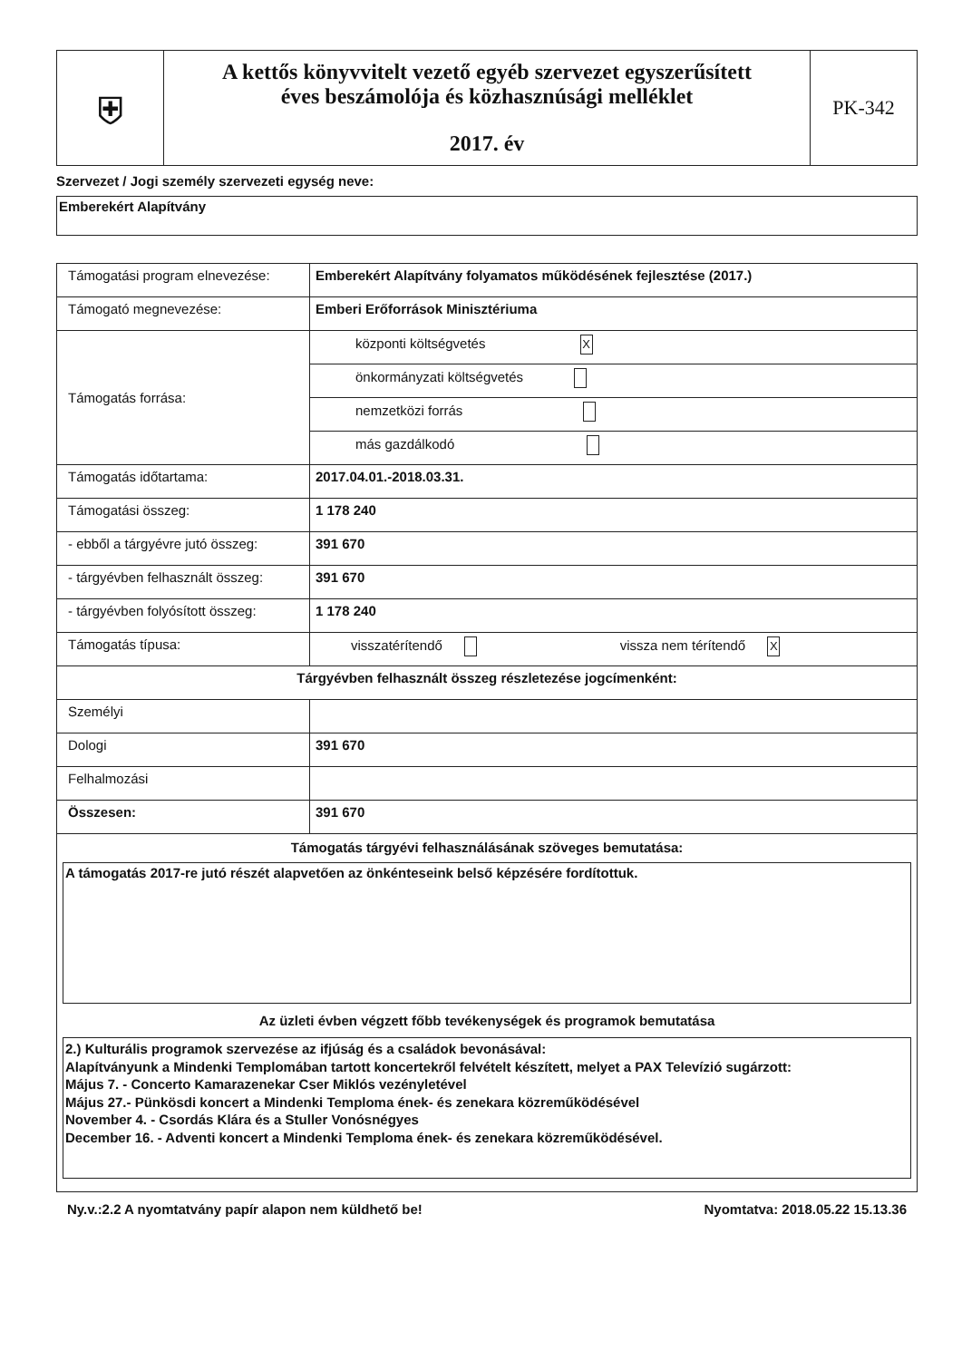| ⛨ | A kettős könyvvitelt vezető egyéb szervezet egyszerűsített éves beszámolója és közhasznúsági melléklet 2017. év | PK-342 |
Szervezet / Jogi személy szervezeti egység neve:
Emberekért Alapítvány
| Támogatási program elnevezése: | Emberekért Alapítvány folyamatos működésének fejlesztése (2017.) | |
| Támogató megnevezése: | Emberi Erőforrások Minisztériuma | |
| Támogatás forrása: | központi költségvetés X | |
| | önkormányzati költségvetés | |
| | nemzetközi forrás | |
| | más gazdálkodó | |
| Támogatás időtartama: | 2017.04.01.-2018.03.31. | |
| Támogatási összeg: | 1 178 240 | |
| - ebből a tárgyévre jutó összeg: | 391 670 | |
| - tárgyévben felhasznált összeg: | 391 670 | |
| - tárgyévben folyósított összeg: | 1 178 240 | |
| Támogatás típusa: | visszatérítendő | vissza nem térítendő X |
| Tárgyévben felhasznált összeg részletezése jogcímenként: | | |
| Személyi | | |
| Dologi | 391 670 | |
| Felhalmozási | | |
| Összesen: | 391 670 | |
| Támogatás tárgyévi felhasználásának szöveges bemutatása: A támogatás 2017-re jutó részét alapvetően az önkénteseink belső képzésére fordítottuk. Az üzleti évben végzett főbb tevékenységek és programok bemutatása 2.) Kulturális programok szervezése az ifjúság és a családok bevonásával: Alapítványunk a Mindenki Templomában tartott koncertekről felvételt készített, melyet a PAX Televízió sugárzott: Május 7. - Concerto Kamarazenekar Cser Miklós vezényletével Május 27.- Pünkösdi koncert a Mindenki Temploma ének- és zenekara közreműködésével November 4. - Csordás Klára és a Stuller Vonósnégyes December 16. - Adventi koncert a Mindenki Temploma ének- és zenekara közreműködésével. | | |
Ny.v.:2.2 A nyomtatvány papír alapon nem küldhető be! Nyomtatva: 2018.05.22 15.13.36